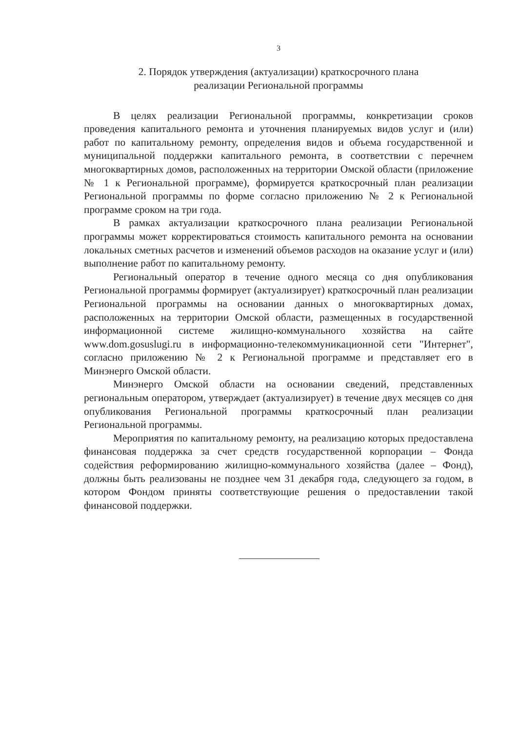3
2. Порядок утверждения (актуализации) краткосрочного плана
реализации Региональной программы
В целях реализации Региональной программы, конкретизации сроков проведения капитального ремонта и уточнения планируемых видов услуг и (или) работ по капитальному ремонту, определения видов и объема государственной и муниципальной поддержки капитального ремонта, в соответствии с перечнем многоквартирных домов, расположенных на территории Омской области (приложение № 1 к Региональной программе), формируется краткосрочный план реализации Региональной программы по форме согласно приложению № 2 к Региональной программе сроком на три года.
В рамках актуализации краткосрочного плана реализации Региональной программы может корректироваться стоимость капитального ремонта на основании локальных сметных расчетов и изменений объемов расходов на оказание услуг и (или) выполнение работ по капитальному ремонту.
Региональный оператор в течение одного месяца со дня опубликования Региональной программы формирует (актуализирует) краткосрочный план реализации Региональной программы на основании данных о многоквартирных домах, расположенных на территории Омской области, размещенных в государственной информационной системе жилищно-коммунального хозяйства на сайте www.dom.gosuslugi.ru в информационно-телекоммуникационной сети "Интернет", согласно приложению № 2 к Региональной программе и представляет его в Минэнерго Омской области.
Минэнерго Омской области на основании сведений, представленных региональным оператором, утверждает (актуализирует) в течение двух месяцев со дня опубликования Региональной программы краткосрочный план реализации Региональной программы.
Мероприятия по капитальному ремонту, на реализацию которых предоставлена финансовая поддержка за счет средств государственной корпорации – Фонда содействия реформированию жилищно-коммунального хозяйства (далее – Фонд), должны быть реализованы не позднее чем 31 декабря года, следующего за годом, в котором Фондом приняты соответствующие решения о предоставлении такой финансовой поддержки.